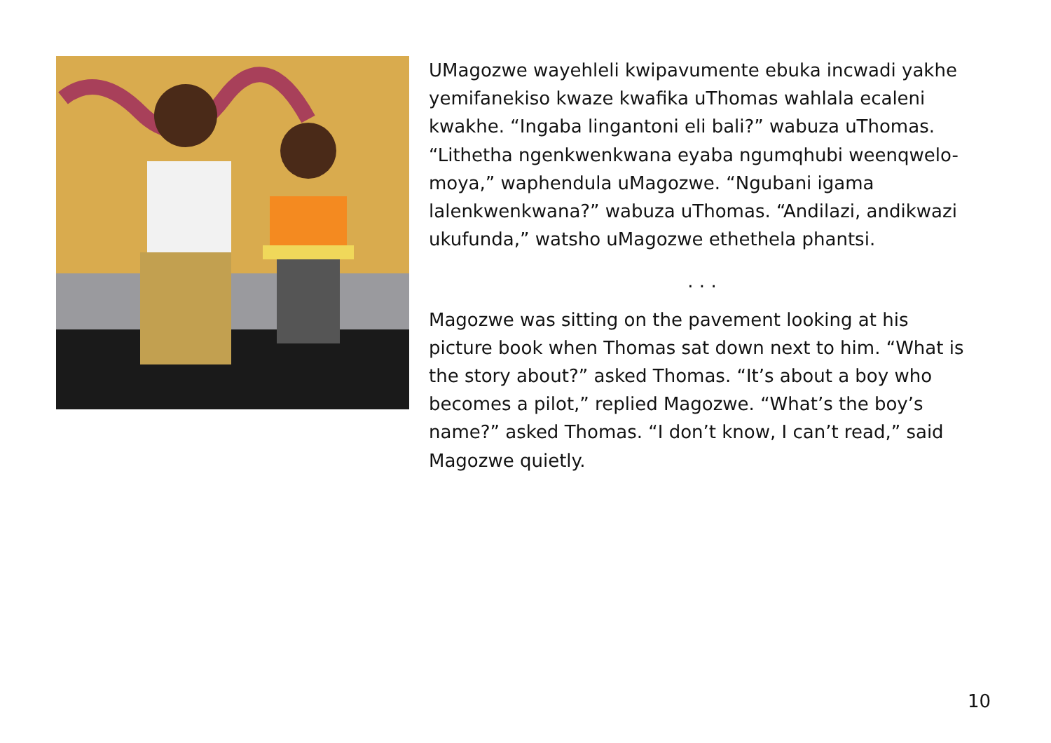UMagozwe wayehleli kwipavumente ebuka incwadi yakhe yemifanekiso kwaze kwafika uThomas wahlala ecaleni kwakhe. “Ingaba lingantoni eli bali?” wabuza uThomas. “Lithetha ngenkwenkwana eyaba ngumqhubi weenqwelo-moya,” waphendula uMagozwe. “Ngubani igama lalenkwenkwana?” wabuza uThomas. “Andilazi, andikwazi ukufunda,” watsho uMagozwe ethethela phantsi.
. . .
Magozwe was sitting on the pavement looking at his picture book when Thomas sat down next to him. “What is the story about?” asked Thomas. “It’s about a boy who becomes a pilot,” replied Magozwe. “What’s the boy’s name?” asked Thomas. “I don’t know, I can’t read,” said Magozwe quietly.
10